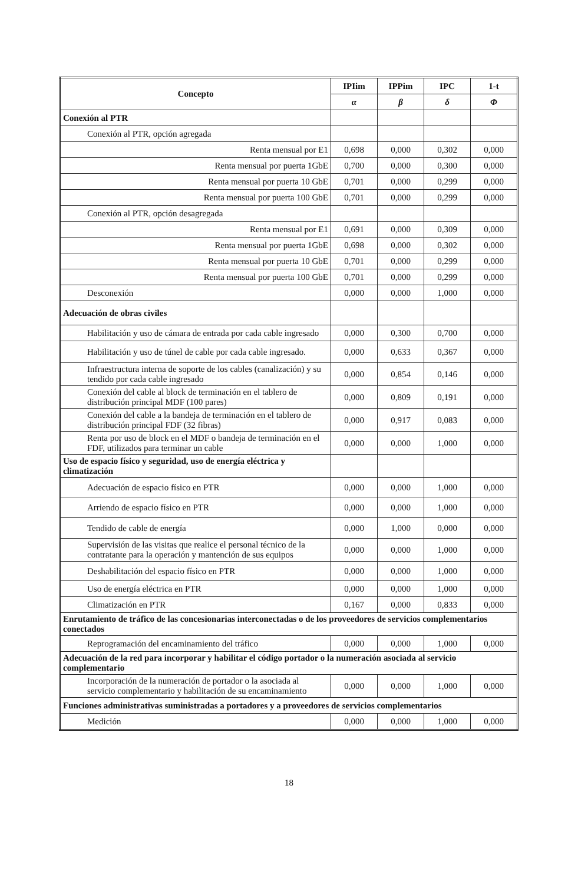| Concepto | IPIim | IPPim | IPC | 1-t |
| --- | --- | --- | --- | --- |
| | α | β | δ | Φ |
| Conexión al PTR | | | | |
| Conexión al PTR, opción agregada | | | | |
| Renta mensual por E1 | 0,698 | 0,000 | 0,302 | 0,000 |
| Renta mensual por puerta 1GbE | 0,700 | 0,000 | 0,300 | 0,000 |
| Renta mensual por puerta 10 GbE | 0,701 | 0,000 | 0,299 | 0,000 |
| Renta mensual por puerta 100 GbE | 0,701 | 0,000 | 0,299 | 0,000 |
| Conexión al PTR, opción desagregada | | | | |
| Renta mensual por E1 | 0,691 | 0,000 | 0,309 | 0,000 |
| Renta mensual por puerta 1GbE | 0,698 | 0,000 | 0,302 | 0,000 |
| Renta mensual por puerta 10 GbE | 0,701 | 0,000 | 0,299 | 0,000 |
| Renta mensual por puerta 100 GbE | 0,701 | 0,000 | 0,299 | 0,000 |
| Desconexión | 0,000 | 0,000 | 1,000 | 0,000 |
| Adecuación de obras civiles | | | | |
| Habilitación y uso de cámara de entrada por cada cable ingresado | 0,000 | 0,300 | 0,700 | 0,000 |
| Habilitación y uso de túnel de cable por cada cable ingresado. | 0,000 | 0,633 | 0,367 | 0,000 |
| Infraestructura interna de soporte de los cables (canalización) y su tendido por cada cable ingresado | 0,000 | 0,854 | 0,146 | 0,000 |
| Conexión del cable al block de terminación en el tablero de distribución principal MDF (100 pares) | 0,000 | 0,809 | 0,191 | 0,000 |
| Conexión del cable a la bandeja de terminación en el tablero de distribución principal FDF (32 fibras) | 0,000 | 0,917 | 0,083 | 0,000 |
| Renta por uso de block en el MDF o bandeja de terminación en el FDF, utilizados para terminar un cable | 0,000 | 0,000 | 1,000 | 0,000 |
| Uso de espacio físico y seguridad, uso de energía eléctrica y climatización | | | | |
| Adecuación de espacio físico en PTR | 0,000 | 0,000 | 1,000 | 0,000 |
| Arriendo de espacio físico en PTR | 0,000 | 0,000 | 1,000 | 0,000 |
| Tendido de cable de energía | 0,000 | 1,000 | 0,000 | 0,000 |
| Supervisión de las visitas que realice el personal técnico de la contratante para la operación y mantención de sus equipos | 0,000 | 0,000 | 1,000 | 0,000 |
| Deshabilitación del espacio físico en PTR | 0,000 | 0,000 | 1,000 | 0,000 |
| Uso de energía eléctrica en PTR | 0,000 | 0,000 | 1,000 | 0,000 |
| Climatización en PTR | 0,167 | 0,000 | 0,833 | 0,000 |
| Enrutamiento de tráfico de las concesionarias interconectadas o de los proveedores de servicios complementarios conectados | | | | |
| Reprogramación del encaminamiento del tráfico | 0,000 | 0,000 | 1,000 | 0,000 |
| Adecuación de la red para incorporar y habilitar el código portador o la numeración asociada al servicio complementario | | | | |
| Incorporación de la numeración de portador o la asociada al servicio complementario y habilitación de su encaminamiento | 0,000 | 0,000 | 1,000 | 0,000 |
| Funciones administrativas suministradas a portadores y a proveedores de servicios complementarios | | | | |
| Medición | 0,000 | 0,000 | 1,000 | 0,000 |
18